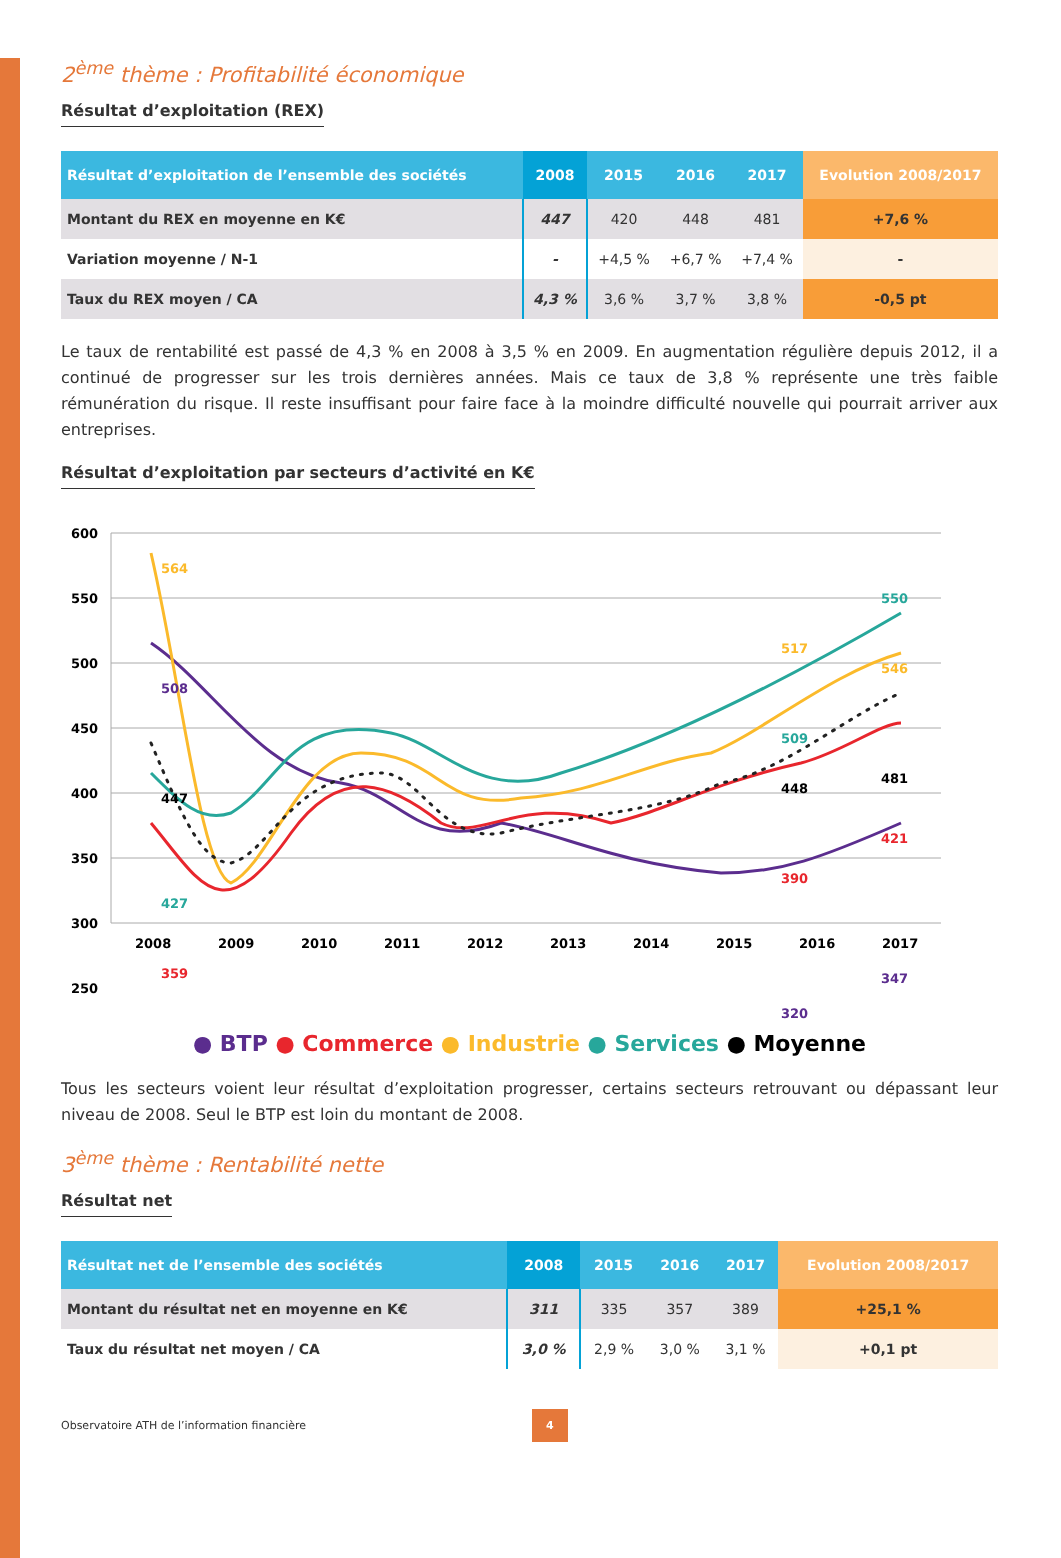2<sup>ème</sup> thème : Profitabilité économique
Résultat d’exploitation (REX)
| Résultat d’exploitation de l’ensemble des sociétés | 2008 | 2015 | 2016 | 2017 | Evolution 2008/2017 |
| --- | --- | --- | --- | --- | --- |
| Montant du REX en moyenne en K€ | 447 | 420 | 448 | 481 | +7,6 % |
| Variation moyenne / N-1 | - | +4,5 % | +6,7 % | +7,4 % | - |
| Taux du REX moyen / CA | 4,3 % | 3,6 % | 3,7 % | 3,8 % | -0,5 pt |
Le taux de rentabilité est passé de 4,3 % en 2008 à 3,5 % en 2009. En augmentation régulière depuis 2012, il a continué de progresser sur les trois dernières années. Mais ce taux de 3,8 % représente une très faible rémunération du risque. Il reste insuffisant pour faire face à la moindre difficulté nouvelle qui pourrait arriver aux entreprises.
Résultat d’exploitation par secteurs d’activité en K€
600
550
500
450
400
350
300
250
2008
2009
2010
2011
2012
2013
2014
2015
2016
2017
564
508
447
427
359
550
517
546
509
448
481
421
390
347
320
● BTP ● Commerce ● Industrie ● Services ● Moyenne
Tous les secteurs voient leur résultat d’exploitation progresser, certains secteurs retrouvant ou dépassant leur niveau de 2008. Seul le BTP est loin du montant de 2008.
3<sup>ème</sup> thème : Rentabilité nette
Résultat net
| Résultat net de l’ensemble des sociétés | 2008 | 2015 | 2016 | 2017 | Evolution 2008/2017 |
| --- | --- | --- | --- | --- | --- |
| Montant du résultat net en moyenne en K€ | 311 | 335 | 357 | 389 | +25,1 % |
| Taux du résultat net moyen / CA | 3,0 % | 2,9 % | 3,0 % | 3,1 % | +0,1 pt |
Observatoire ATH de l’information financière 4